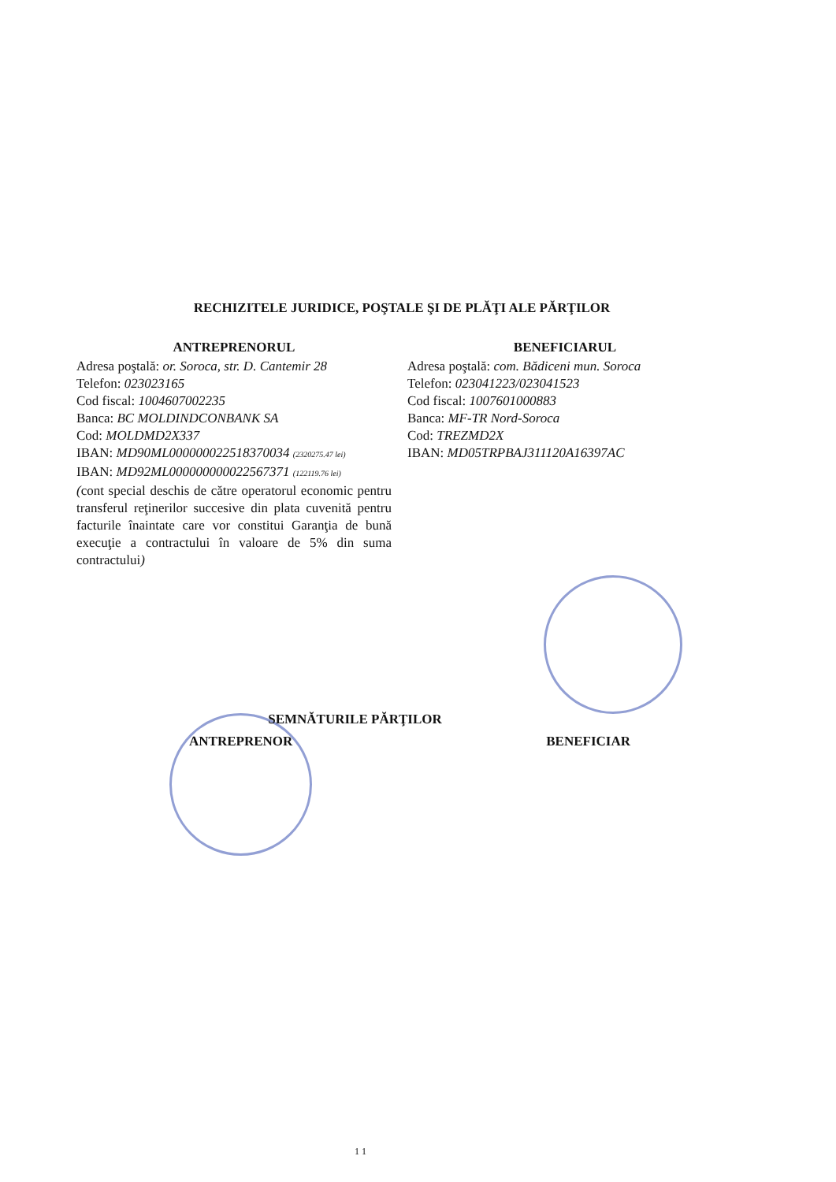RECHIZITELE JURIDICE, POŞTALE ŞI DE PLĂŢI ALE PĂRŢILOR
ANTREPRENORUL
Adresa poştală: or. Soroca, str. D. Cantemir 28
Telefon: 023023165
Cod fiscal: 1004607002235
Banca: BC MOLDINDCONBANK SA
Cod: MOLDMD2X337
IBAN: MD90ML000000022518370034 (2320275.47 lei)
IBAN: MD92ML000000000022567371 (122119.76 lei)
(cont special deschis de către operatorul economic pentru transferul reţinerilor succesive din plata cuvenită pentru facturile înaintate care vor constitui Garanţia de bună execuţie a contractului în valoare de 5% din suma contractului)
BENEFICIARUL
Adresa poştală: com. Bădiceni mun. Soroca
Telefon: 023041223/023041523
Cod fiscal: 1007601000883
Banca: MF-TR Nord-Soroca
Cod: TREZMD2X
IBAN: MD05TRPBAJ311120A16397AC
SEMNĂTURILE PĂRŢILOR
ANTREPRENOR BENEFICIAR
1 1